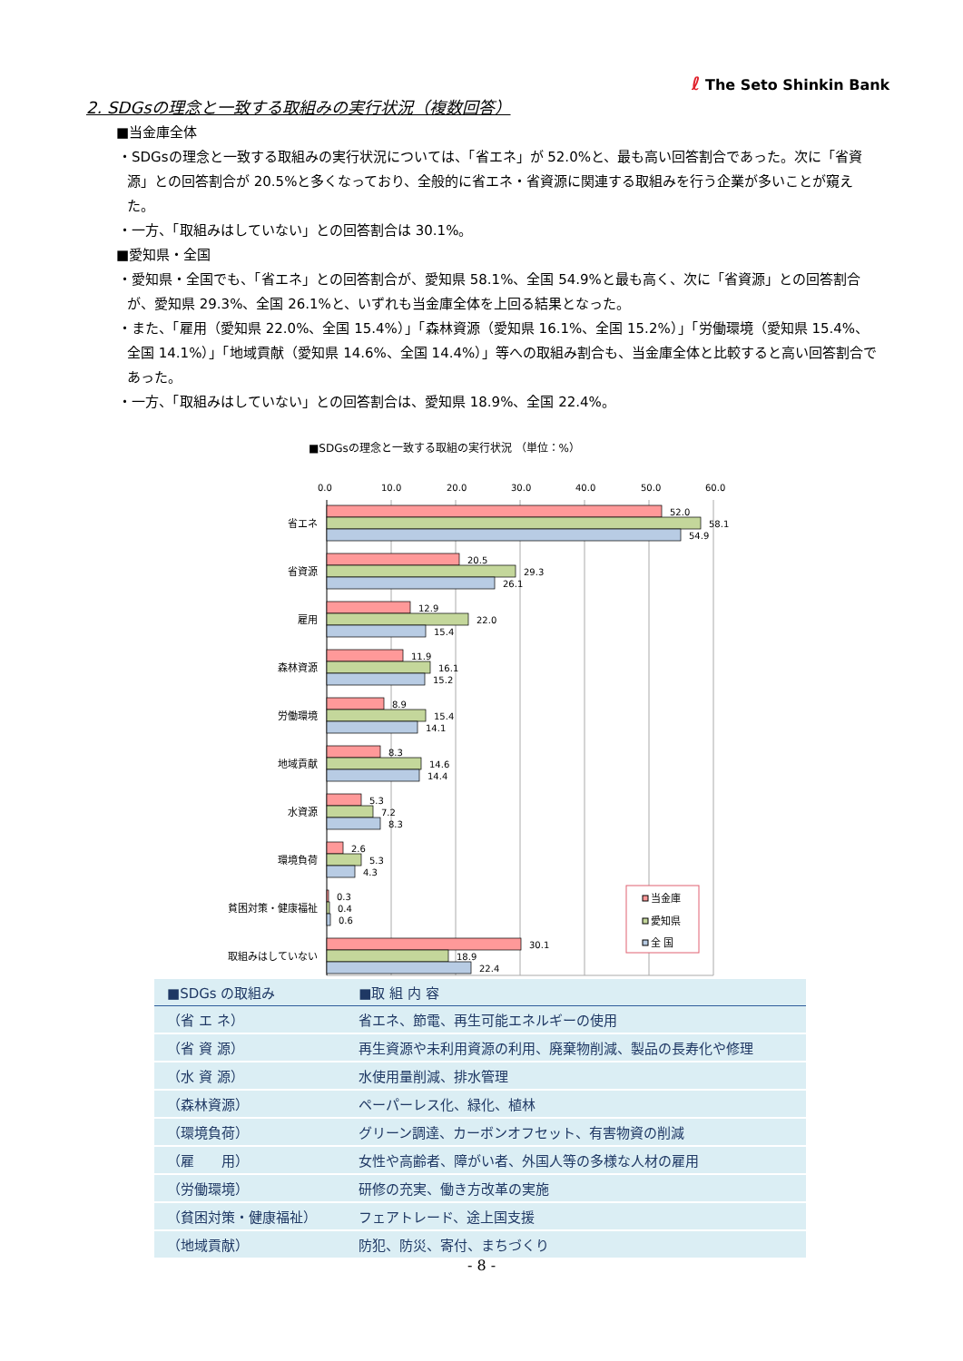ℓ The Seto Shinkin Bank
2. SDGsの理念と一致する取組みの実行状況（複数回答）
■当金庫全体
・SDGsの理念と一致する取組みの実行状況については、「省エネ」が 52.0%と、最も高い回答割合であった。次に「省資源」との回答割合が 20.5%と多くなっており、全般的に省エネ・省資源に関連する取組みを行う企業が多いことが窺えた。
・一方、「取組みはしていない」との回答割合は 30.1%。
■愛知県・全国
・愛知県・全国でも、「省エネ」との回答割合が、愛知県 58.1%、全国 54.9%と最も高く、次に「省資源」との回答割合が、愛知県 29.3%、全国 26.1%と、いずれも当金庫全体を上回る結果となった。
・また、「雇用（愛知県 22.0%、全国 15.4%）」「森林資源（愛知県 16.1%、全国 15.2%）」「労働環境（愛知県 15.4%、全国 14.1%）」「地域貢献（愛知県 14.6%、全国 14.4%）」等への取組み割合も、当金庫全体と比較すると高い回答割合であった。
・一方、「取組みはしていない」との回答割合は、愛知県 18.9%、全国 22.4%。
■SDGsの理念と一致する取組の実行状況 （単位：%）
0.0
10.0
20.0
30.0
40.0
50.0
60.0
省エネ
省資源
雇用
森林資源
労働環境
地域貢献
水資源
環境負荷
貧困対策・健康福祉
取組みはしていない
52.0
58.1
54.9
20.5
29.3
26.1
12.9
22.0
15.4
11.9
16.1
15.2
8.9
15.4
14.1
8.3
14.6
14.4
5.3
7.2
8.3
2.6
5.3
4.3
0.3
0.4
0.6
30.1
18.9
22.4
当金庫
愛知県
全 国
| ■SDGs の取組み | ■取 組 内 容 |
| --- | --- |
| （省 エ ネ） | 省エネ、節電、再生可能エネルギーの使用 |
| （省 資 源） | 再生資源や未利用資源の利用、廃棄物削減、製品の長寿化や修理 |
| （水 資 源） | 水使用量削減、排水管理 |
| （森林資源） | ペーパーレス化、緑化、植林 |
| （環境負荷） | グリーン調達、カーボンオフセット、有害物資の削減 |
| （雇 用） | 女性や高齢者、障がい者、外国人等の多様な人材の雇用 |
| （労働環境） | 研修の充実、働き方改革の実施 |
| （貧困対策・健康福祉） | フェアトレード、途上国支援 |
| （地域貢献） | 防犯、防災、寄付、まちづくり |
- 8 -